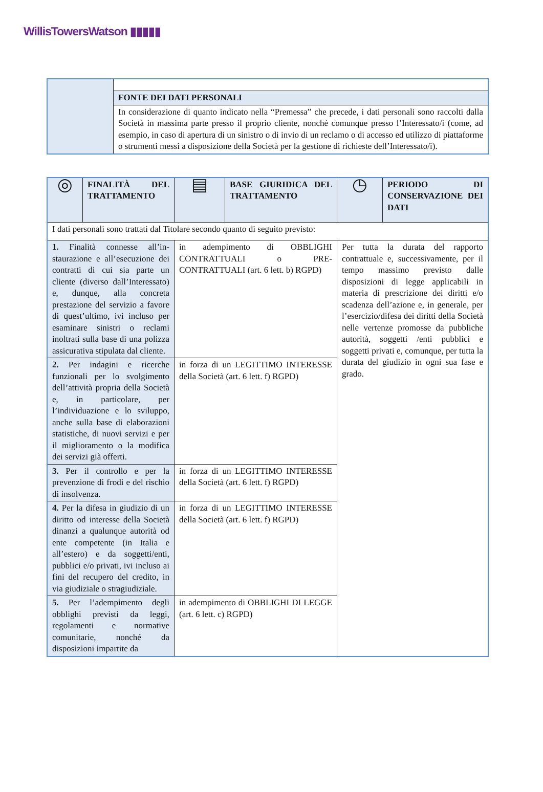WillisTowersWatson ▮▮▮▮▮
| | FONTE DEI DATI PERSONALI |
| | In considerazione di quanto indicato nella “Premessa” che precede, i dati personali sono raccolti dalla Società in massima parte presso il proprio cliente, nonché comunque presso l’Interessato/i (come, ad esempio, in caso di apertura di un sinistro o di invio di un reclamo o di accesso ed utilizzo di piattaforme o strumenti messi a disposizione della Società per la gestione di richieste dell’Interessato/i). |
| ◎ | FINALITÀ DEL TRATTAMENTO | ▤ | BASE GIURIDICA DEL TRATTAMENTO | ◷ | PERIODO DI CONSERVAZIONE DEI DATI |
| I dati personali sono trattati dal Titolare secondo quanto di seguito previsto: | | | | | |
| 1. Finalità connesse all’in-staurazione e all’esecuzione dei contratti di cui sia parte un cliente (diverso dall’Interessato) e, dunque, alla concreta prestazione del servizio a favore di quest’ultimo, ivi incluso per esaminare sinistri o reclami inoltrati sulla base di una polizza assicurativa stipulata dal cliente. | | in adempimento di OBBLIGHI CONTRATTUALI o PRE-CONTRATTUALI (art. 6 lett. b) RGPD) | | Per tutta la durata del rapporto contrattuale e, successivamente, per il tempo massimo previsto dalle disposizioni di legge applicabili in materia di prescrizione dei diritti e/o scadenza dell’azione e, in generale, per l’esercizio/difesa dei diritti della Società nelle vertenze promosse da pubbliche autorità, soggetti /enti pubblici e soggetti privati e, comunque, per tutta la durata del giudizio in ogni sua fase e grado. | |
| 2. Per indagini e ricerche funzionali per lo svolgimento dell’attività propria della Società e, in particolare, per l’individuazione e lo sviluppo, anche sulla base di elaborazioni statistiche, di nuovi servizi e per il miglioramento o la modifica dei servizi già offerti. | | in forza di un LEGITTIMO INTERESSE della Società (art. 6 lett. f) RGPD) | | | |
| 3. Per il controllo e per la prevenzione di frodi e del rischio di insolvenza. | | in forza di un LEGITTIMO INTERESSE della Società (art. 6 lett. f) RGPD) | | | |
| 4. Per la difesa in giudizio di un diritto od interesse della Società dinanzi a qualunque autorità od ente competente (in Italia e all’estero) e da soggetti/enti, pubblici e/o privati, ivi incluso ai fini del recupero del credito, in via giudiziale o stragiudiziale. | | in forza di un LEGITTIMO INTERESSE della Società (art. 6 lett. f) RGPD) | | | |
| 5. Per l’adempimento degli obblighi previsti da leggi, regolamenti e normative comunitarie, nonché da disposizioni impartite da | | in adempimento di OBBLIGHI DI LEGGE (art. 6 lett. c) RGPD) | | | |